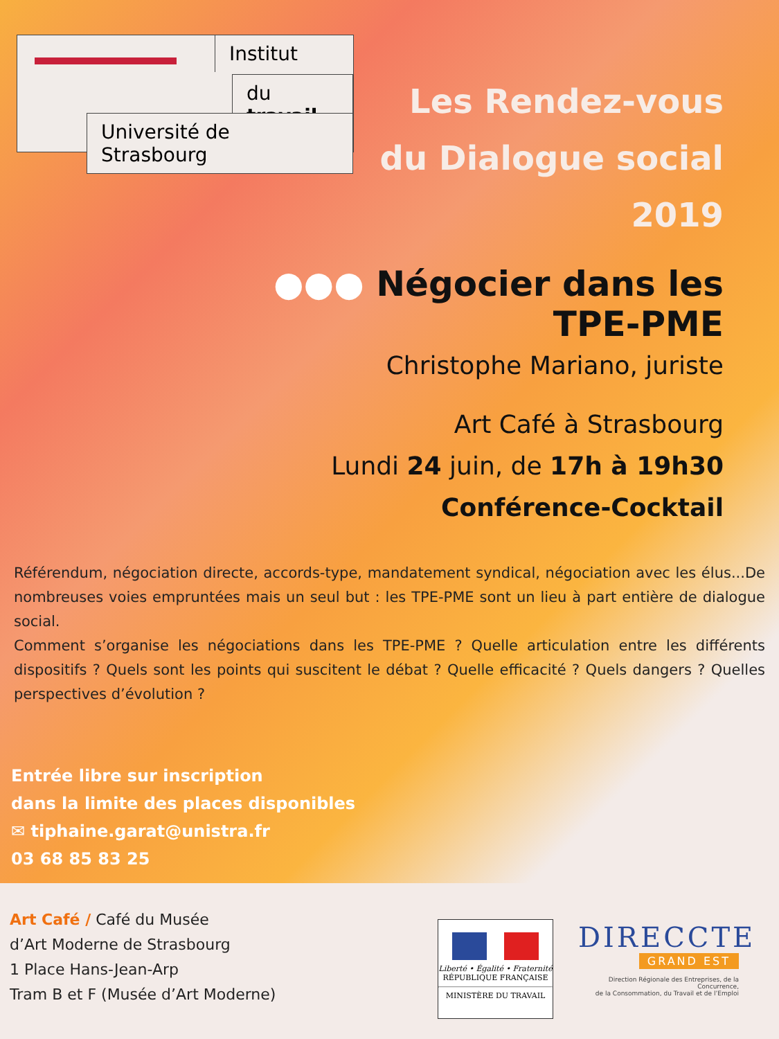Institut
du travail
Université de Strasbourg
Les Rendez-vous
du Dialogue social
2019
●●● Négocier dans les TPE-PME
Christophe Mariano, juriste
Art Café à Strasbourg
Lundi 24 juin, de 17h à 19h30
Conférence-Cocktail
Référendum, négociation directe, accords-type, mandatement syndical, négociation avec les élus...De nombreuses voies empruntées mais un seul but : les TPE-PME sont un lieu à part entière de dialogue social.
Comment s’organise les négociations dans les TPE-PME ? Quelle articulation entre les différents dispositifs ? Quels sont les points qui suscitent le débat ? Quelle efficacité ? Quels dangers ? Quelles perspectives d’évolution ?
Entrée libre sur inscription
dans la limite des places disponibles
✉ tiphaine.garat@unistra.fr
03 68 85 83 25
Art Café / Café du Musée
d’Art Moderne de Strasbourg
1 Place Hans-Jean-Arp
Tram B et F (Musée d’Art Moderne)
Liberté • Égalité • Fraternité
RÉPUBLIQUE FRANÇAISE
MINISTÈRE DU TRAVAIL
DIRECCTE
GRAND EST
Direction Régionale des Entreprises, de la Concurrence,
de la Consommation, du Travail et de l’Emploi